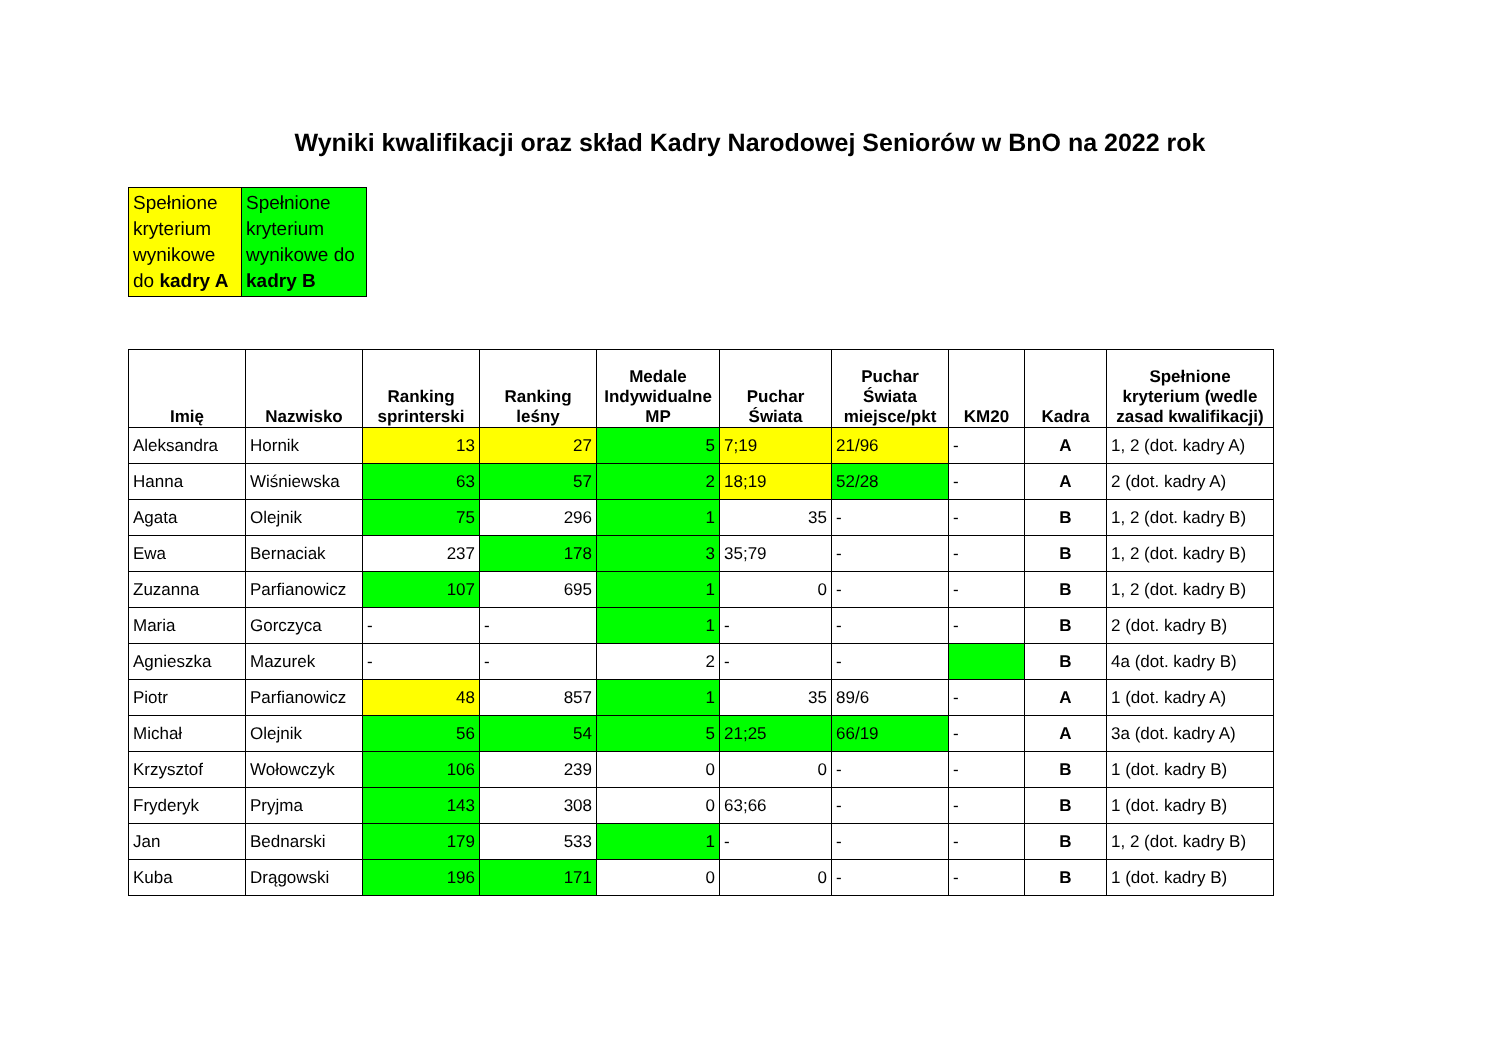Wyniki kwalifikacji oraz skład Kadry Narodowej Seniorów w BnO na 2022 rok
| Spełnione kryterium wynikowe do kadry A | Spełnione kryterium wynikowe do kadry B |
| Imię | Nazwisko | Ranking sprinterski | Ranking leśny | Medale Indywidualne MP | Puchar Świata | Puchar Świata miejsce/pkt | KM20 | Kadra | Spełnione kryterium (wedle zasad kwalifikacji) |
| --- | --- | --- | --- | --- | --- | --- | --- | --- | --- |
| Aleksandra | Hornik | 13 | 27 | 5 | 7;19 | 21/96 | - | A | 1, 2 (dot. kadry A) |
| Hanna | Wiśniewska | 63 | 57 | 2 | 18;19 | 52/28 | - | A | 2 (dot. kadry A) |
| Agata | Olejnik | 75 | 296 | 1 | 35 | - | - | B | 1, 2 (dot. kadry B) |
| Ewa | Bernaciak | 237 | 178 | 3 | 35;79 | - | - | B | 1, 2 (dot. kadry B) |
| Zuzanna | Parfianowicz | 107 | 695 | 1 | 0 | - | - | B | 1, 2 (dot. kadry B) |
| Maria | Gorczyca | - | - | 1 | - | - | - | B | 2 (dot. kadry B) |
| Agnieszka | Mazurek | - | - | 2 | - | - | | B | 4a (dot. kadry B) |
| Piotr | Parfianowicz | 48 | 857 | 1 | 35 | 89/6 | - | A | 1 (dot. kadry A) |
| Michał | Olejnik | 56 | 54 | 5 | 21;25 | 66/19 | - | A | 3a (dot. kadry A) |
| Krzysztof | Wołowczyk | 106 | 239 | 0 | 0 | - | - | B | 1 (dot. kadry B) |
| Fryderyk | Pryjma | 143 | 308 | 0 | 63;66 | - | - | B | 1 (dot. kadry B) |
| Jan | Bednarski | 179 | 533 | 1 | - | - | - | B | 1, 2 (dot. kadry B) |
| Kuba | Drągowski | 196 | 171 | 0 | 0 | - | - | B | 1 (dot. kadry B) |